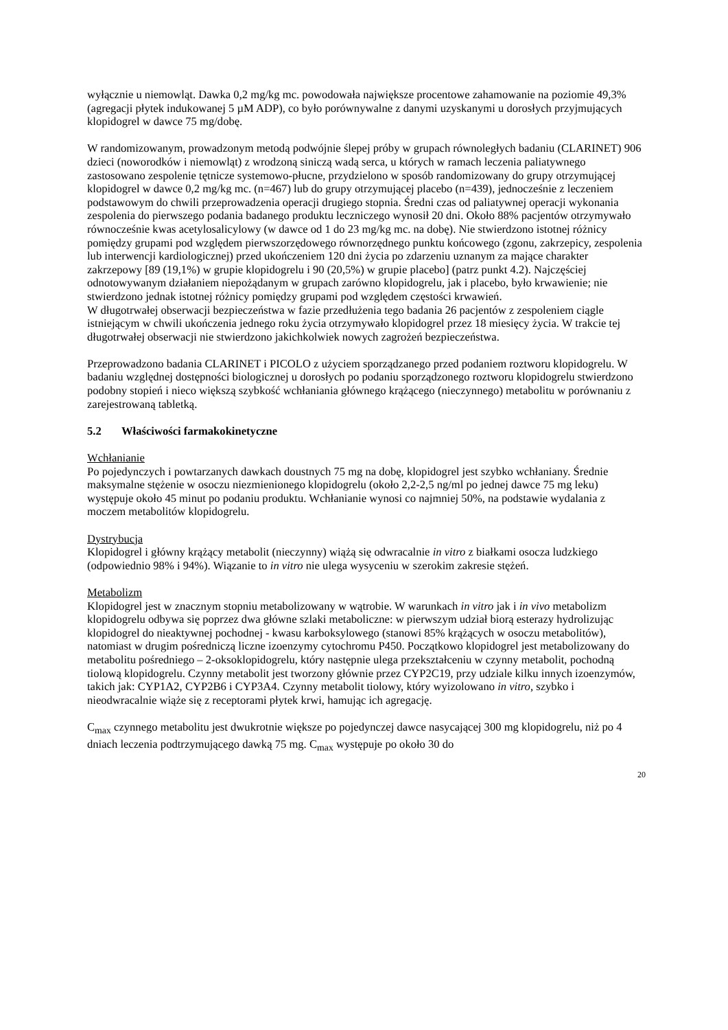wyłącznie u niemowląt. Dawka 0,2 mg/kg mc. powodowała największe procentowe zahamowanie na poziomie 49,3% (agregacji płytek indukowanej 5 µM ADP), co było porównywalne z danymi uzyskanymi u dorosłych przyjmujących klopidogrel w dawce 75 mg/dobę.
W randomizowanym, prowadzonym metodą podwójnie ślepej próby w grupach równoległych badaniu (CLARINET) 906 dzieci (noworodków i niemowląt) z wrodzoną siniczą wadą serca, u których w ramach leczenia paliatywnego zastosowano zespolenie tętnicze systemowo-płucne, przydzielono w sposób randomizowany do grupy otrzymującej klopidogrel w dawce 0,2 mg/kg mc. (n=467) lub do grupy otrzymującej placebo (n=439), jednocześnie z leczeniem podstawowym do chwili przeprowadzenia operacji drugiego stopnia. Średni czas od paliatywnej operacji wykonania zespolenia do pierwszego podania badanego produktu leczniczego wynosił 20 dni. Około 88% pacjentów otrzymywało równocześnie kwas acetylosalicylowy (w dawce od 1 do 23 mg/kg mc. na dobę). Nie stwierdzono istotnej różnicy pomiędzy grupami pod względem pierwszorzędowego równorzędnego punktu końcowego (zgonu, zakrzepicy, zespolenia lub interwencji kardiologicznej) przed ukończeniem 120 dni życia po zdarzeniu uznanym za mające charakter zakrzepowy [89 (19,1%) w grupie klopidogrelu i 90 (20,5%) w grupie placebo] (patrz punkt 4.2). Najczęściej odnotowywanym działaniem niepożądanym w grupach zarówno klopidogrelu, jak i placebo, było krwawienie; nie stwierdzono jednak istotnej różnicy pomiędzy grupami pod względem częstości krwawień.
W długotrwałej obserwacji bezpieczeństwa w fazie przedłużenia tego badania 26 pacjentów z zespoleniem ciągle istniejącym w chwili ukończenia jednego roku życia otrzymywało klopidogrel przez 18 miesięcy życia. W trakcie tej długotrwałej obserwacji nie stwierdzono jakichkolwiek nowych zagrożeń bezpieczeństwa.
Przeprowadzono badania CLARINET i PICOLO z użyciem sporządzanego przed podaniem roztworu klopidogrelu. W badaniu względnej dostępności biologicznej u dorosłych po podaniu sporządzonego roztworu klopidogrelu stwierdzono podobny stopień i nieco większą szybkość wchłaniania głównego krążącego (nieczynnego) metabolitu w porównaniu z zarejestrowaną tabletką.
5.2 Właściwości farmakokinetyczne
Wchłanianie
Po pojedynczych i powtarzanych dawkach doustnych 75 mg na dobę, klopidogrel jest szybko wchłaniany. Średnie maksymalne stężenie w osoczu niezmienionego klopidogrelu (około 2,2-2,5 ng/ml po jednej dawce 75 mg leku) występuje około 45 minut po podaniu produktu. Wchłanianie wynosi co najmniej 50%, na podstawie wydalania z moczem metabolitów klopidogrelu.
Dystrybucja
Klopidogrel i główny krążący metabolit (nieczynny) wiążą się odwracalnie in vitro z białkami osocza ludzkiego (odpowiednio 98% i 94%). Wiązanie to in vitro nie ulega wysyceniu w szerokim zakresie stężeń.
Metabolizm
Klopidogrel jest w znacznym stopniu metabolizowany w wątrobie. W warunkach in vitro jak i in vivo metabolizm klopidogrelu odbywa się poprzez dwa główne szlaki metaboliczne: w pierwszym udział biorą esterazy hydrolizując klopidogrel do nieaktywnej pochodnej - kwasu karboksylowego (stanowi 85% krążących w osoczu metabolitów), natomiast w drugim pośredniczą liczne izoenzymy cytochromu P450. Początkowo klopidogrel jest metabolizowany do metabolitu pośredniego – 2-oksoklopidogrelu, który następnie ulega przekształceniu w czynny metabolit, pochodną tiolową klopidogrelu. Czynny metabolit jest tworzony głównie przez CYP2C19, przy udziale kilku innych izoenzymów, takich jak: CYP1A2, CYP2B6 i CYP3A4. Czynny metabolit tiolowy, który wyizolowano in vitro, szybko i nieodwracalnie wiąże się z receptorami płytek krwi, hamując ich agregację.
C<sub>max</sub> czynnego metabolitu jest dwukrotnie większe po pojedynczej dawce nasycającej 300 mg klopidogrelu, niż po 4 dniach leczenia podtrzymującego dawką 75 mg. C<sub>max</sub> występuje po około 30 do
20